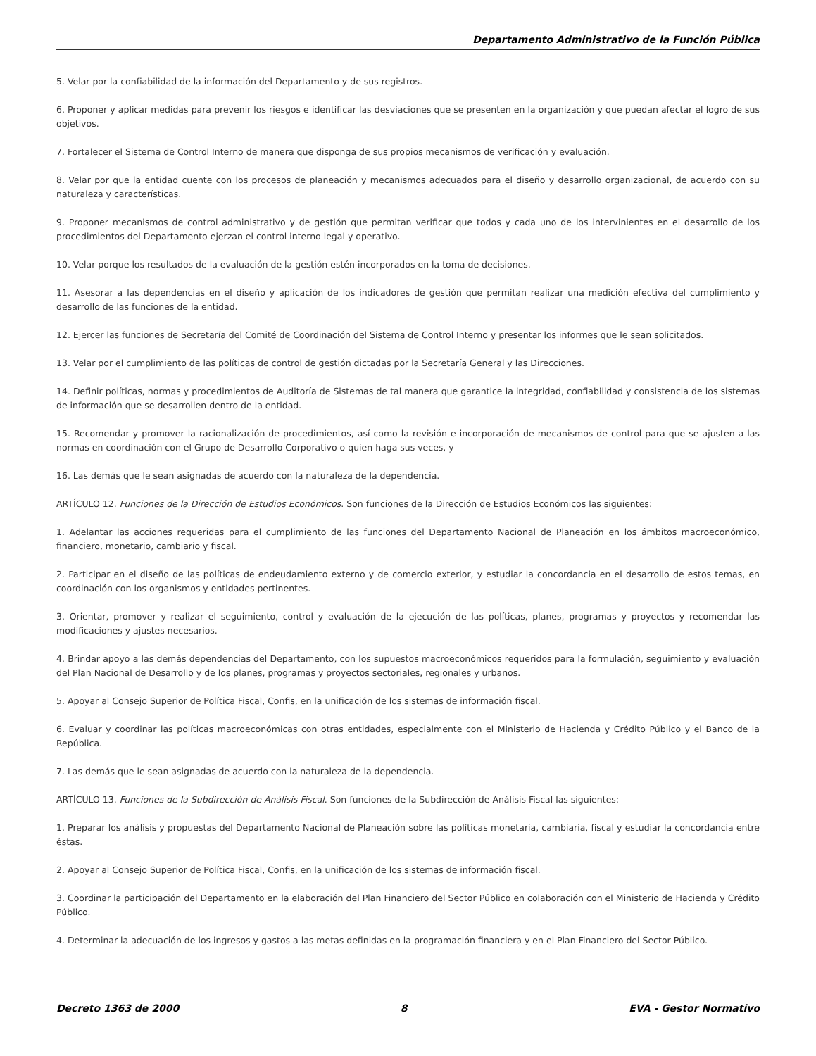Departamento Administrativo de la Función Pública
5. Velar por la confiabilidad de la información del Departamento y de sus registros.
6. Proponer y aplicar medidas para prevenir los riesgos e identificar las desviaciones que se presenten en la organización y que puedan afectar el logro de sus objetivos.
7. Fortalecer el Sistema de Control Interno de manera que disponga de sus propios mecanismos de verificación y evaluación.
8. Velar por que la entidad cuente con los procesos de planeación y mecanismos adecuados para el diseño y desarrollo organizacional, de acuerdo con su naturaleza y características.
9. Proponer mecanismos de control administrativo y de gestión que permitan verificar que todos y cada uno de los intervinientes en el desarrollo de los procedimientos del Departamento ejerzan el control interno legal y operativo.
10. Velar porque los resultados de la evaluación de la gestión estén incorporados en la toma de decisiones.
11. Asesorar a las dependencias en el diseño y aplicación de los indicadores de gestión que permitan realizar una medición efectiva del cumplimiento y desarrollo de las funciones de la entidad.
12. Ejercer las funciones de Secretaría del Comité de Coordinación del Sistema de Control Interno y presentar los informes que le sean solicitados.
13. Velar por el cumplimiento de las políticas de control de gestión dictadas por la Secretaría General y las Direcciones.
14. Definir políticas, normas y procedimientos de Auditoría de Sistemas de tal manera que garantice la integridad, confiabilidad y consistencia de los sistemas de información que se desarrollen dentro de la entidad.
15. Recomendar y promover la racionalización de procedimientos, así como la revisión e incorporación de mecanismos de control para que se ajusten a las normas en coordinación con el Grupo de Desarrollo Corporativo o quien haga sus veces, y
16. Las demás que le sean asignadas de acuerdo con la naturaleza de la dependencia.
ARTÍCULO 12. Funciones de la Dirección de Estudios Económicos. Son funciones de la Dirección de Estudios Económicos las siguientes:
1. Adelantar las acciones requeridas para el cumplimiento de las funciones del Departamento Nacional de Planeación en los ámbitos macroeconómico, financiero, monetario, cambiario y fiscal.
2. Participar en el diseño de las políticas de endeudamiento externo y de comercio exterior, y estudiar la concordancia en el desarrollo de estos temas, en coordinación con los organismos y entidades pertinentes.
3. Orientar, promover y realizar el seguimiento, control y evaluación de la ejecución de las políticas, planes, programas y proyectos y recomendar las modificaciones y ajustes necesarios.
4. Brindar apoyo a las demás dependencias del Departamento, con los supuestos macroeconómicos requeridos para la formulación, seguimiento y evaluación del Plan Nacional de Desarrollo y de los planes, programas y proyectos sectoriales, regionales y urbanos.
5. Apoyar al Consejo Superior de Política Fiscal, Confis, en la unificación de los sistemas de información fiscal.
6. Evaluar y coordinar las políticas macroeconómicas con otras entidades, especialmente con el Ministerio de Hacienda y Crédito Público y el Banco de la República.
7. Las demás que le sean asignadas de acuerdo con la naturaleza de la dependencia.
ARTÍCULO 13. Funciones de la Subdirección de Análisis Fiscal. Son funciones de la Subdirección de Análisis Fiscal las siguientes:
1. Preparar los análisis y propuestas del Departamento Nacional de Planeación sobre las políticas monetaria, cambiaria, fiscal y estudiar la concordancia entre éstas.
2. Apoyar al Consejo Superior de Política Fiscal, Confis, en la unificación de los sistemas de información fiscal.
3. Coordinar la participación del Departamento en la elaboración del Plan Financiero del Sector Público en colaboración con el Ministerio de Hacienda y Crédito Público.
4. Determinar la adecuación de los ingresos y gastos a las metas definidas en la programación financiera y en el Plan Financiero del Sector Público.
Decreto 1363 de 2000 8 EVA - Gestor Normativo